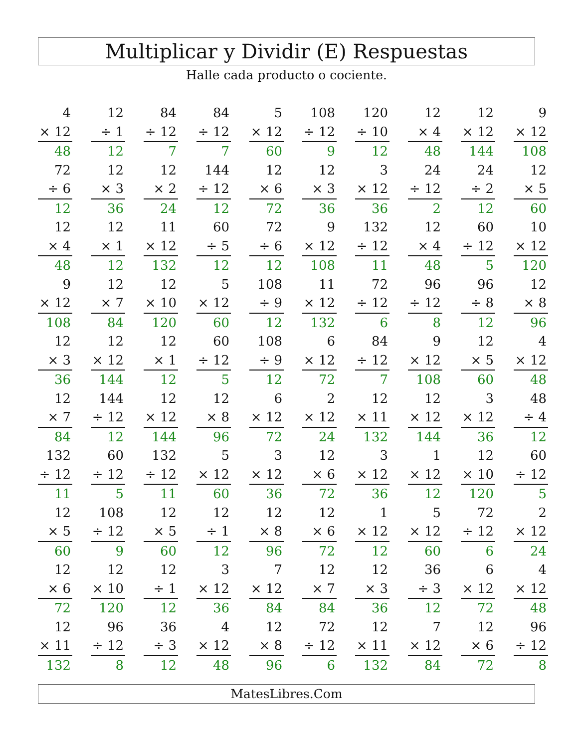Multiplicar y Dividir (E) Respuestas
Halle cada producto o cociente.
| 4 | | 12 | | 84 | | 84 | | 5 | | 108 | | 120 | | 12 | | 12 | | 9 |
| × 12 | | ÷ 1 | | ÷ 12 | | ÷ 12 | | × 12 | | ÷ 12 | | ÷ 10 | | × 4 | | × 12 | | × 12 |
| 48 | | 12 | | 7 | | 7 | | 60 | | 9 | | 12 | | 48 | | 144 | | 108 |
| 72 | | 12 | | 12 | | 144 | | 12 | | 12 | | 3 | | 24 | | 24 | | 12 |
| ÷ 6 | | × 3 | | × 2 | | ÷ 12 | | × 6 | | × 3 | | × 12 | | ÷ 12 | | ÷ 2 | | × 5 |
| 12 | | 36 | | 24 | | 12 | | 72 | | 36 | | 36 | | 2 | | 12 | | 60 |
| 12 | | 12 | | 11 | | 60 | | 72 | | 9 | | 132 | | 12 | | 60 | | 10 |
| × 4 | | × 1 | | × 12 | | ÷ 5 | | ÷ 6 | | × 12 | | ÷ 12 | | × 4 | | ÷ 12 | | × 12 |
| 48 | | 12 | | 132 | | 12 | | 12 | | 108 | | 11 | | 48 | | 5 | | 120 |
| 9 | | 12 | | 12 | | 5 | | 108 | | 11 | | 72 | | 96 | | 96 | | 12 |
| × 12 | | × 7 | | × 10 | | × 12 | | ÷ 9 | | × 12 | | ÷ 12 | | ÷ 12 | | ÷ 8 | | × 8 |
| 108 | | 84 | | 120 | | 60 | | 12 | | 132 | | 6 | | 8 | | 12 | | 96 |
| 12 | | 12 | | 12 | | 60 | | 108 | | 6 | | 84 | | 9 | | 12 | | 4 |
| × 3 | | × 12 | | × 1 | | ÷ 12 | | ÷ 9 | | × 12 | | ÷ 12 | | × 12 | | × 5 | | × 12 |
| 36 | | 144 | | 12 | | 5 | | 12 | | 72 | | 7 | | 108 | | 60 | | 48 |
| 12 | | 144 | | 12 | | 12 | | 6 | | 2 | | 12 | | 12 | | 3 | | 48 |
| × 7 | | ÷ 12 | | × 12 | | × 8 | | × 12 | | × 12 | | × 11 | | × 12 | | × 12 | | ÷ 4 |
| 84 | | 12 | | 144 | | 96 | | 72 | | 24 | | 132 | | 144 | | 36 | | 12 |
| 132 | | 60 | | 132 | | 5 | | 3 | | 12 | | 3 | | 1 | | 12 | | 60 |
| ÷ 12 | | ÷ 12 | | ÷ 12 | | × 12 | | × 12 | | × 6 | | × 12 | | × 12 | | × 10 | | ÷ 12 |
| 11 | | 5 | | 11 | | 60 | | 36 | | 72 | | 36 | | 12 | | 120 | | 5 |
| 12 | | 108 | | 12 | | 12 | | 12 | | 12 | | 1 | | 5 | | 72 | | 2 |
| × 5 | | ÷ 12 | | × 5 | | ÷ 1 | | × 8 | | × 6 | | × 12 | | × 12 | | ÷ 12 | | × 12 |
| 60 | | 9 | | 60 | | 12 | | 96 | | 72 | | 12 | | 60 | | 6 | | 24 |
| 12 | | 12 | | 12 | | 3 | | 7 | | 12 | | 12 | | 36 | | 6 | | 4 |
| × 6 | | × 10 | | ÷ 1 | | × 12 | | × 12 | | × 7 | | × 3 | | ÷ 3 | | × 12 | | × 12 |
| 72 | | 120 | | 12 | | 36 | | 84 | | 84 | | 36 | | 12 | | 72 | | 48 |
| 12 | | 96 | | 36 | | 4 | | 12 | | 72 | | 12 | | 7 | | 12 | | 96 |
| × 11 | | ÷ 12 | | ÷ 3 | | × 12 | | × 8 | | ÷ 12 | | × 11 | | × 12 | | × 6 | | ÷ 12 |
| 132 | | 8 | | 12 | | 48 | | 96 | | 6 | | 132 | | 84 | | 72 | | 8 |
MatesLibres.Com